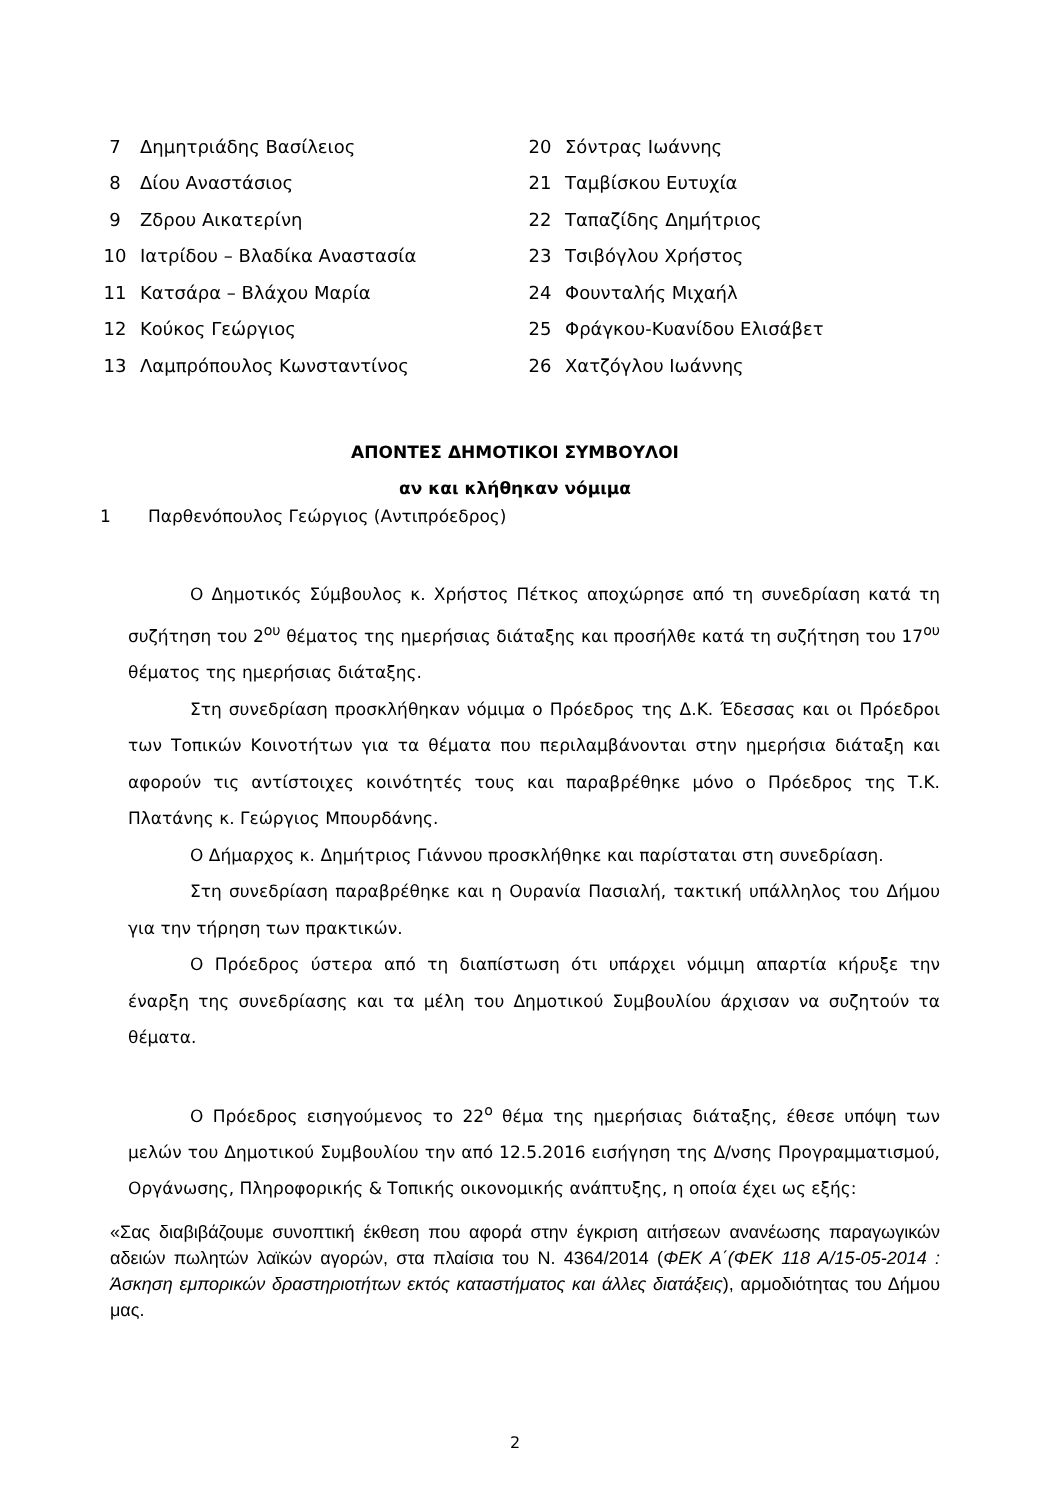7 Δημητριάδης Βασίλειος
8 Δίου Αναστάσιος
9 Ζδρου Αικατερίνη
10 Ιατρίδου – Βλαδίκα Αναστασία
11 Κατσάρα – Βλάχου Μαρία
12 Κούκος Γεώργιος
13 Λαμπρόπουλος Κωνσταντίνος
20 Σόντρας Ιωάννης
21 Ταμβίσκου Ευτυχία
22 Ταπαζίδης Δημήτριος
23 Τσιβόγλου Χρήστος
24 Φουνταλής Μιχαήλ
25 Φράγκου-Κυανίδου Ελισάβετ
26 Χατζόγλου Ιωάννης
ΑΠΟΝΤΕΣ ΔΗΜΟΤΙΚΟΙ ΣΥΜΒΟΥΛΟΙ
αν και κλήθηκαν νόμιμα
1 Παρθενόπουλος Γεώργιος (Αντιπρόεδρος)
Ο Δημοτικός Σύμβουλος κ. Χρήστος Πέτκος αποχώρησε από τη συνεδρίαση κατά τη συζήτηση του 2<sup>ου</sup> θέματος της ημερήσιας διάταξης και προσήλθε κατά τη συζήτηση του 17<sup>ου</sup> θέματος της ημερήσιας διάταξης.
Στη συνεδρίαση προσκλήθηκαν νόμιμα ο Πρόεδρος της Δ.Κ. Έδεσσας και οι Πρόεδροι των Τοπικών Κοινοτήτων για τα θέματα που περιλαμβάνονται στην ημερήσια διάταξη και αφορούν τις αντίστοιχες κοινότητές τους και παραβρέθηκε μόνο ο Πρόεδρος της Τ.Κ. Πλατάνης κ. Γεώργιος Μπουρδάνης.
Ο Δήμαρχος κ. Δημήτριος Γιάννου προσκλήθηκε και παρίσταται στη συνεδρίαση.
Στη συνεδρίαση παραβρέθηκε και η Ουρανία Πασιαλή, τακτική υπάλληλος του Δήμου για την τήρηση των πρακτικών.
Ο Πρόεδρος ύστερα από τη διαπίστωση ότι υπάρχει νόμιμη απαρτία κήρυξε την έναρξη της συνεδρίασης και τα μέλη του Δημοτικού Συμβουλίου άρχισαν να συζητούν τα θέματα.
Ο Πρόεδρος εισηγούμενος το 22<sup>ο</sup> θέμα της ημερήσιας διάταξης, έθεσε υπόψη των μελών του Δημοτικού Συμβουλίου την από 12.5.2016 εισήγηση της Δ/νσης Προγραμματισμού, Οργάνωσης, Πληροφορικής & Τοπικής οικονομικής ανάπτυξης, η οποία έχει ως εξής:
«Σας διαβιβάζουμε συνοπτική έκθεση που αφορά στην έγκριση αιτήσεων ανανέωσης παραγωγικών αδειών πωλητών λαϊκών αγορών, στα πλαίσια του Ν. 4364/2014 (ΦΕΚ Α΄(ΦΕΚ 118 Α/15-05-2014 : Άσκηση εμπορικών δραστηριοτήτων εκτός καταστήματος και άλλες διατάξεις), αρμοδιότητας του Δήμου μας.
2